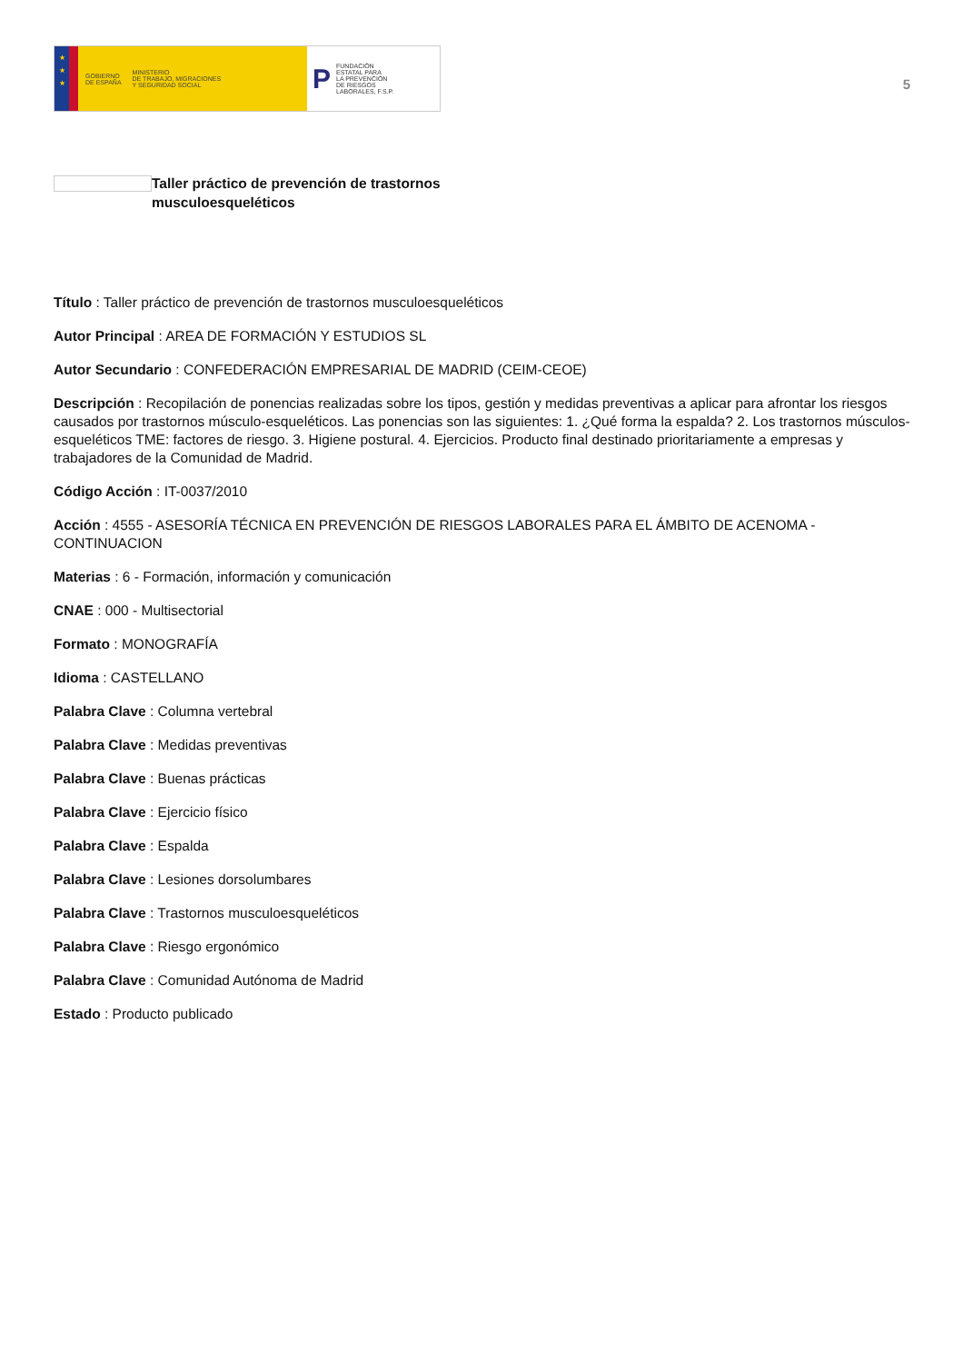★
★
★
GOBIERNO
DE ESPAÑA MINISTERIO
DE TRABAJO, MIGRACIONES
Y SEGURIDAD SOCIAL
P FUNDACIÓN
ESTATAL PARA
LA PREVENCIÓN
DE RIESGOS
LABORALES, F.S.P.
5
Taller práctico de prevención de trastornos
musculoesqueléticos
Título : Taller práctico de prevención de trastornos musculoesqueléticos
Autor Principal : AREA DE FORMACIÓN Y ESTUDIOS SL
Autor Secundario : CONFEDERACIÓN EMPRESARIAL DE MADRID (CEIM-CEOE)
Descripción : Recopilación de ponencias realizadas sobre los tipos, gestión y medidas preventivas a aplicar para afrontar los riesgos causados por trastornos músculo-esqueléticos. Las ponencias son las siguientes: 1. ¿Qué forma la espalda? 2. Los trastornos músculos-esqueléticos TME: factores de riesgo. 3. Higiene postural. 4. Ejercicios. Producto final destinado prioritariamente a empresas y trabajadores de la Comunidad de Madrid.
Código Acción : IT-0037/2010
Acción : 4555 - ASESORÍA TÉCNICA EN PREVENCIÓN DE RIESGOS LABORALES PARA EL ÁMBITO DE ACENOMA - CONTINUACION
Materias : 6 - Formación, información y comunicación
CNAE : 000 - Multisectorial
Formato : MONOGRAFÍA
Idioma : CASTELLANO
Palabra Clave : Columna vertebral
Palabra Clave : Medidas preventivas
Palabra Clave : Buenas prácticas
Palabra Clave : Ejercicio físico
Palabra Clave : Espalda
Palabra Clave : Lesiones dorsolumbares
Palabra Clave : Trastornos musculoesqueléticos
Palabra Clave : Riesgo ergonómico
Palabra Clave : Comunidad Autónoma de Madrid
Estado : Producto publicado